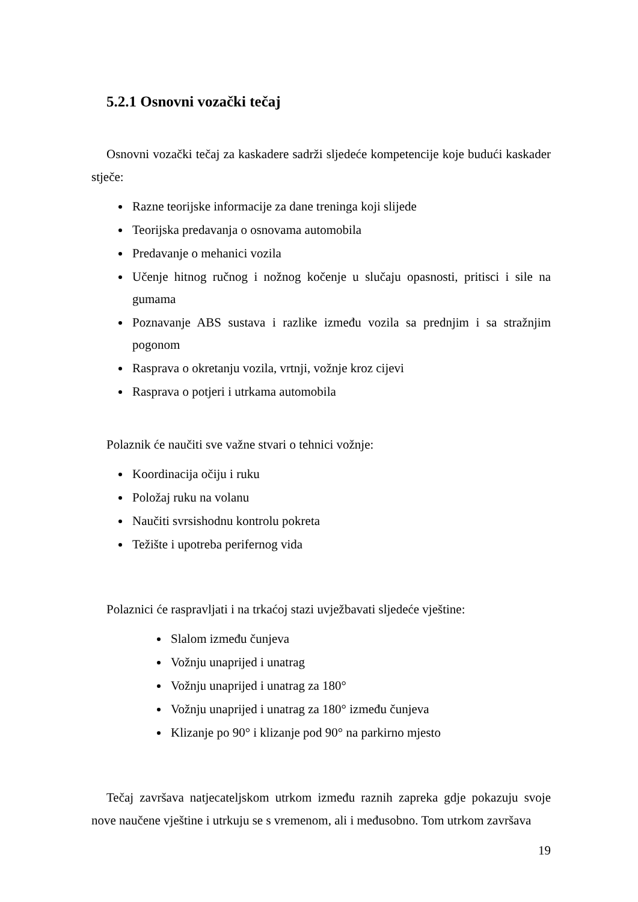5.2.1 Osnovni vozački tečaj
Osnovni vozački tečaj za kaskadere sadrži sljedeće kompetencije koje budući kaskader stječe:
Razne teorijske informacije za dane treninga koji slijede
Teorijska predavanja o osnovama automobila
Predavanje o mehanici vozila
Učenje hitnog ručnog i nožnog kočenje u slučaju opasnosti, pritisci i sile na gumama
Poznavanje ABS sustava i razlike između vozila sa prednjim i sa stražnjim pogonom
Rasprava o okretanju vozila, vrtnji, vožnje kroz cijevi
Rasprava o potjeri i utrkama automobila
Polaznik će naučiti sve važne stvari o tehnici vožnje:
Koordinacija očiju i ruku
Položaj ruku na volanu
Naučiti svrsishodnu kontrolu pokreta
Težište i upotreba perifernog vida
Polaznici će raspravljati i na trkaćoj stazi uvježbavati sljedeće vještine:
Slalom između čunjeva
Vožnju unaprijed i unatrag
Vožnju unaprijed i unatrag za 180°
Vožnju unaprijed i unatrag za 180° između čunjeva
Klizanje po 90° i klizanje pod 90° na parkirno mjesto
Tečaj završava natjecateljskom utrkom između raznih zapreka gdje pokazuju svoje nove naučene vještine i utrkuju se s vremenom, ali i međusobno. Tom utrkom završava
19